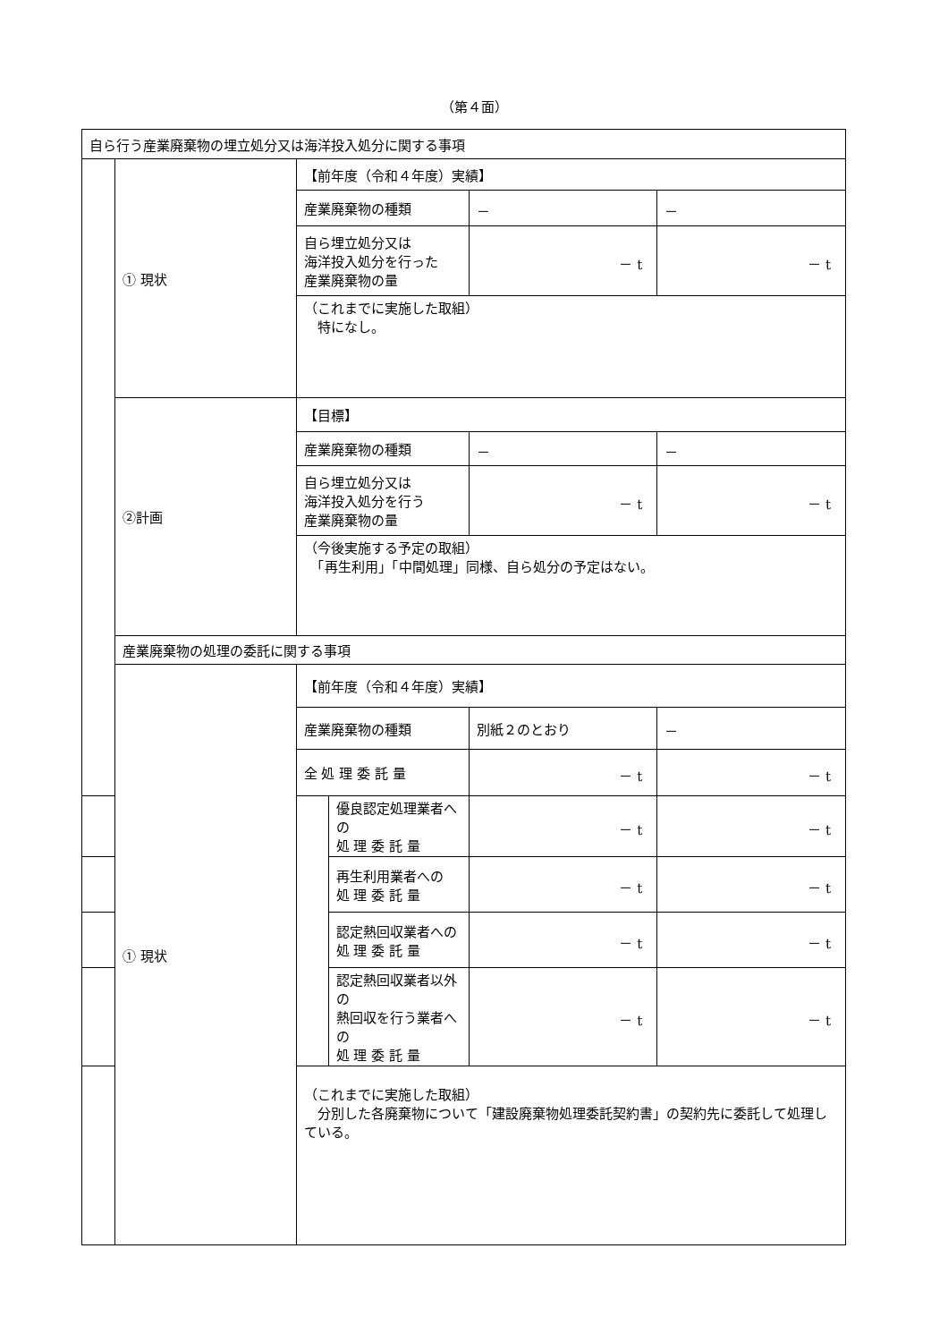（第４面）
| 自ら行う産業廃棄物の埋立処分又は海洋投入処分に関する事項 | | | | | |
| | ① 現状 | 【前年度（令和４年度）実績】 | | | |
| | | 産業廃棄物の種類 | | － | － |
| | | 自ら埋立処分又は 海洋投入処分を行った 産業廃棄物の量 | | － t | － t |
| | | （これまでに実施した取組） 特になし。 | | | |
| | ②計画 | 【目標】 | | | |
| | | 産業廃棄物の種類 | | － | － |
| | | 自ら埋立処分又は 海洋投入処分を行う 産業廃棄物の量 | | － t | － t |
| | | （今後実施する予定の取組） 「再生利用」「中間処理」同様、自ら処分の予定はない。 | | | |
| | 産業廃棄物の処理の委託に関する事項 | | | | |
| | ① 現状 | 【前年度（令和４年度）実績】 | | | |
| | | 産業廃棄物の種類 | | 別紙２のとおり | － |
| | | 全 処 理 委 託 量 | | － t | － t |
| | | | 優良認定処理業者への 処 理 委 託 量 | － t | － t |
| | | | 再生利用業者への 処 理 委 託 量 | － t | － t |
| | | | 認定熱回収業者への 処 理 委 託 量 | － t | － t |
| | | | 認定熱回収業者以外の 熱回収を行う業者への 処 理 委 託 量 | － t | － t |
| | | （これまでに実施した取組） 分別した各廃棄物について「建設廃棄物処理委託契約書」の契約先に委託して処理している。 | | | |